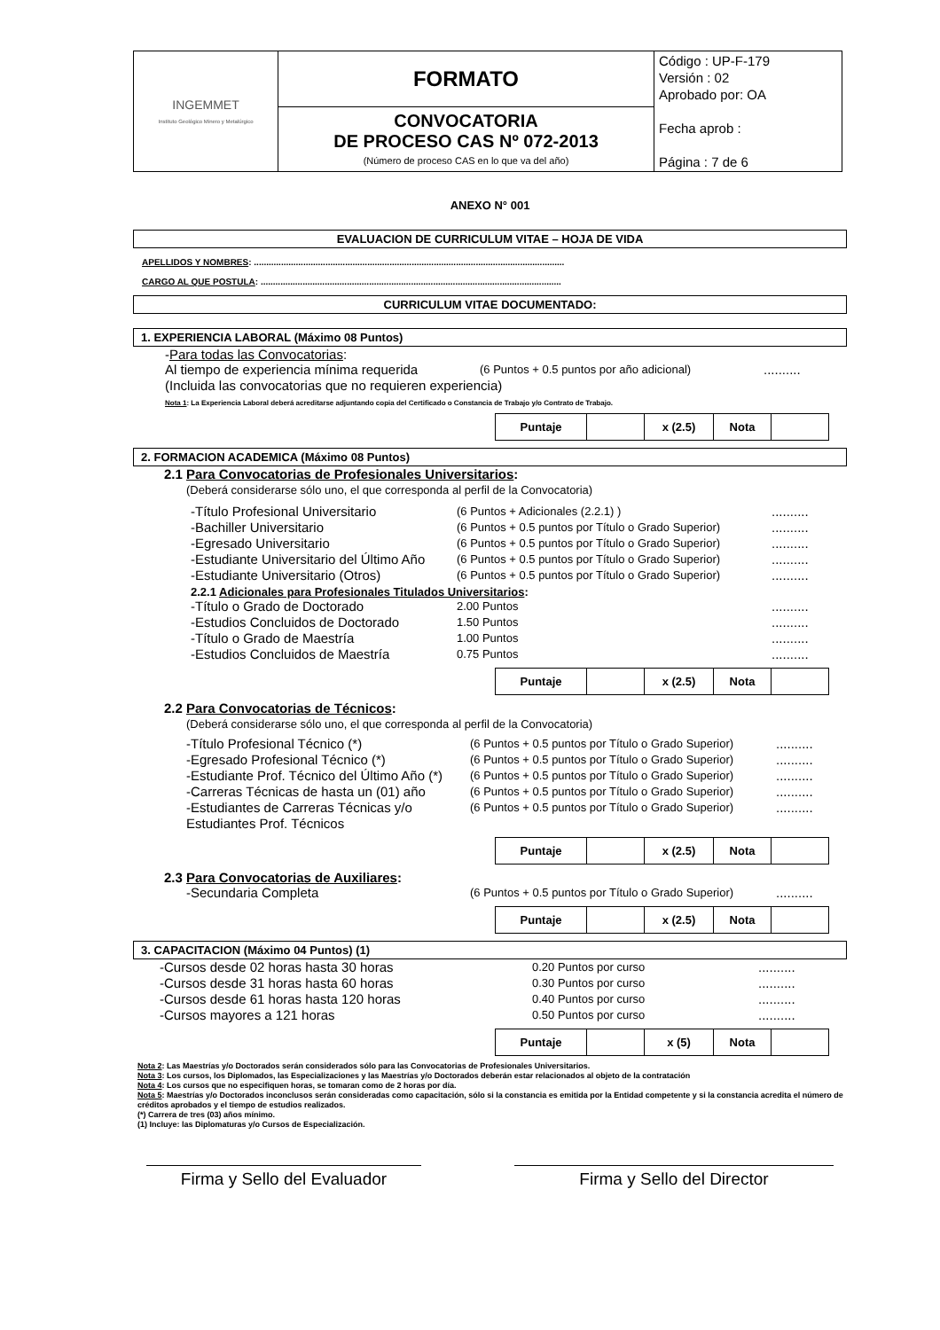| INGEMMET Instituto Geológico Minero y Metalúrgico | FORMATO | Código : UP-F-179 Versión : 02 Aprobado por: OA Fecha aprob : Página : 7 de 6 |
| | CONVOCATORIA DE PROCESO CAS Nº 072-2013 (Número de proceso CAS en lo que va del año) | |
ANEXO N° 001
EVALUACION DE CURRICULUM VITAE – HOJA DE VIDA
APELLIDOS Y NOMBRES: ..............................................................................................................................
CARGO AL QUE POSTULA: ..........................................................................................................................
CURRICULUM VITAE DOCUMENTADO:
1. EXPERIENCIA LABORAL (Máximo 08 Puntos)
-Para todas las Convocatorias:
Al tiempo de experiencia mínima requerida (6 Puntos + 0.5 puntos por año adicional)..........
(Incluida las convocatorias que no requieren experiencia)
Nota 1: La Experiencia Laboral deberá acreditarse adjuntando copia del Certificado o Constancia de Trabajo y/o Contrato de Trabajo.
| Puntaje | | x (2.5) | Nota | |
2. FORMACION ACADEMICA (Máximo 08 Puntos)
2.1 Para Convocatorias de Profesionales Universitarios:
(Deberá considerarse sólo uno, el que corresponda al perfil de la Convocatoria)
-Título Profesional Universitario (6 Puntos + Adicionales (2.2.1) )..........
-Bachiller Universitario (6 Puntos + 0.5 puntos por Título o Grado Superior)..........
-Egresado Universitario (6 Puntos + 0.5 puntos por Título o Grado Superior)..........
-Estudiante Universitario del Último Año (6 Puntos + 0.5 puntos por Título o Grado Superior)..........
-Estudiante Universitario (Otros) (6 Puntos + 0.5 puntos por Título o Grado Superior)..........
2.2.1 Adicionales para Profesionales Titulados Universitarios:
-Título o Grado de Doctorado 2.00 Puntos..........
-Estudios Concluidos de Doctorado 1.50 Puntos..........
-Título o Grado de Maestría 1.00 Puntos..........
-Estudios Concluidos de Maestría 0.75 Puntos..........
| Puntaje | | x (2.5) | Nota | |
2.2 Para Convocatorias de Técnicos:
(Deberá considerarse sólo uno, el que corresponda al perfil de la Convocatoria)
-Título Profesional Técnico (*) (6 Puntos + 0.5 puntos por Título o Grado Superior)..........
-Egresado Profesional Técnico (*) (6 Puntos + 0.5 puntos por Título o Grado Superior)..........
-Estudiante Prof. Técnico del Último Año (*) (6 Puntos + 0.5 puntos por Título o Grado Superior)..........
-Carreras Técnicas de hasta un (01) año (6 Puntos + 0.5 puntos por Título o Grado Superior)..........
-Estudiantes de Carreras Técnicas y/o Estudiantes Prof. Técnicos (6 Puntos + 0.5 puntos por Título o Grado Superior)..........
| Puntaje | | x (2.5) | Nota | |
2.3 Para Convocatorias de Auxiliares:
-Secundaria Completa (6 Puntos + 0.5 puntos por Título o Grado Superior)..........
| Puntaje | | x (2.5) | Nota | |
3. CAPACITACION (Máximo 04 Puntos) (1)
-Cursos desde 02 horas hasta 30 horas 0.20 Puntos por curso..........
-Cursos desde 31 horas hasta 60 horas 0.30 Puntos por curso..........
-Cursos desde 61 horas hasta 120 horas 0.40 Puntos por curso..........
-Cursos mayores a 121 horas 0.50 Puntos por curso..........
| Puntaje | | x (5) | Nota | |
Nota 2: Las Maestrías y/o Doctorados serán considerados sólo para las Convocatorias de Profesionales Universitarios.
Nota 3: Los cursos, los Diplomados, las Especializaciones y las Maestrías y/o Doctorados deberán estar relacionados al objeto de la contratación
Nota 4: Los cursos que no especifiquen horas, se tomaran como de 2 horas por día.
Nota 5: Maestrías y/o Doctorados inconclusos serán consideradas como capacitación, sólo si la constancia es emitida por la Entidad competente y si la constancia acredita el número de créditos aprobados y el tiempo de estudios realizados.
(*) Carrera de tres (03) años mínimo.
(1) Incluye: las Diplomaturas y/o Cursos de Especialización.
Firma y Sello del Evaluador Firma y Sello del Director